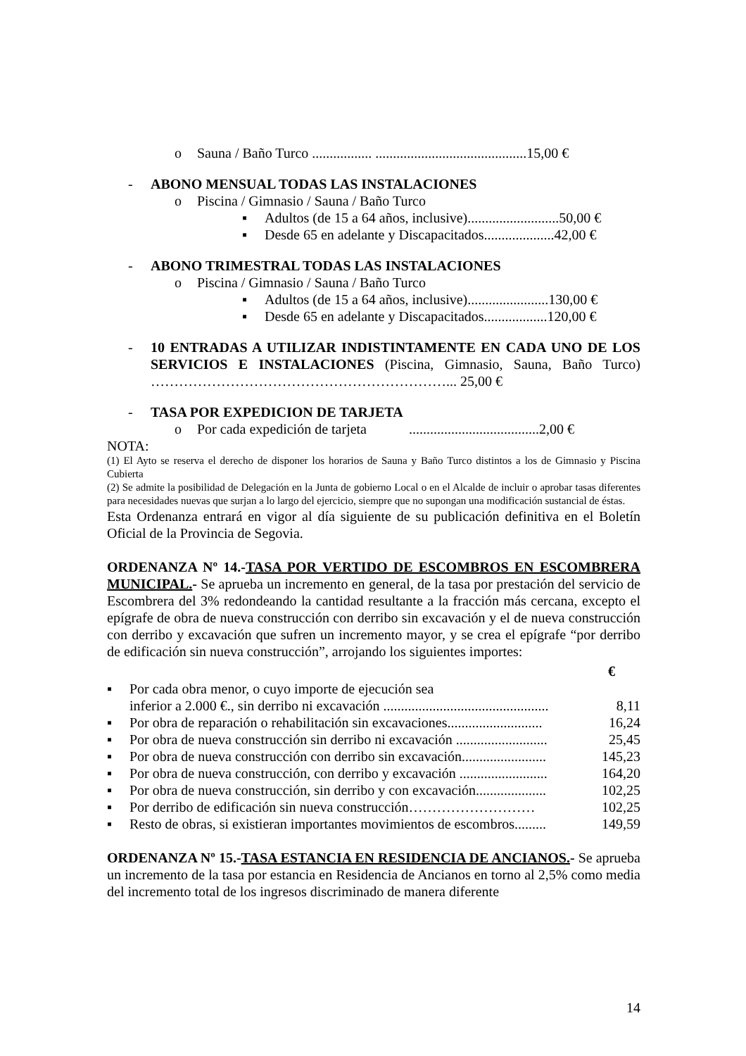o Sauna / Baño Turco ................. ...........................................15,00 €
- ABONO MENSUAL TODAS LAS INSTALACIONES
o Piscina / Gimnasio / Sauna / Baño Turco
▪ Adultos (de 15 a 64 años, inclusive)..........................50,00 €
▪ Desde 65 en adelante y Discapacitados....................42,00 €
- ABONO TRIMESTRAL TODAS LAS INSTALACIONES
o Piscina / Gimnasio / Sauna / Baño Turco
▪ Adultos (de 15 a 64 años, inclusive).......................130,00 €
▪ Desde 65 en adelante y Discapacitados..................120,00 €
- 10 ENTRADAS A UTILIZAR INDISTINTAMENTE EN CADA UNO DE LOS SERVICIOS E INSTALACIONES (Piscina, Gimnasio, Sauna, Baño Turco) ………………………………………………………... 25,00 €
- TASA POR EXPEDICION DE TARJETA
o Por cada expedición de tarjeta .....................................2,00 €
NOTA:
(1) El Ayto se reserva el derecho de disponer los horarios de Sauna y Baño Turco distintos a los de Gimnasio y Piscina Cubierta
(2) Se admite la posibilidad de Delegación en la Junta de gobierno Local o en el Alcalde de incluir o aprobar tasas diferentes para necesidades nuevas que surjan a lo largo del ejercicio, siempre que no supongan una modificación sustancial de éstas.
Esta Ordenanza entrará en vigor al día siguiente de su publicación definitiva en el Boletín Oficial de la Provincia de Segovia.
ORDENANZA Nº 14.-TASA POR VERTIDO DE ESCOMBROS EN ESCOMBRERA MUNICIPAL.- Se aprueba un incremento en general, de la tasa por prestación del servicio de Escombrera del 3% redondeando la cantidad resultante a la fracción más cercana, excepto el epígrafe de obra de nueva construcción con derribo sin excavación y el de nueva construcción con derribo y excavación que sufren un incremento mayor, y se crea el epígrafe “por derribo de edificación sin nueva construcción”, arrojando los siguientes importes:
| | | € |
| ▪ | Por cada obra menor, o cuyo importe de ejecución sea inferior a 2.000 €., sin derribo ni excavación ............................................... | 8,11 |
| ▪ | Por obra de reparación o rehabilitación sin excavaciones........................... | 16,24 |
| ▪ | Por obra de nueva construcción sin derribo ni excavación .......................... | 25,45 |
| ▪ | Por obra de nueva construcción con derribo sin excavación........................ | 145,23 |
| ▪ | Por obra de nueva construcción, con derribo y excavación ......................... | 164,20 |
| ▪ | Por obra de nueva construcción, sin derribo y con excavación.................... | 102,25 |
| ▪ | Por derribo de edificación sin nueva construcción……………………… | 102,25 |
| ▪ | Resto de obras, si existieran importantes movimientos de escombros......... | 149,59 |
ORDENANZA Nº 15.-TASA ESTANCIA EN RESIDENCIA DE ANCIANOS.- Se aprueba un incremento de la tasa por estancia en Residencia de Ancianos en torno al 2,5% como media del incremento total de los ingresos discriminado de manera diferente
14